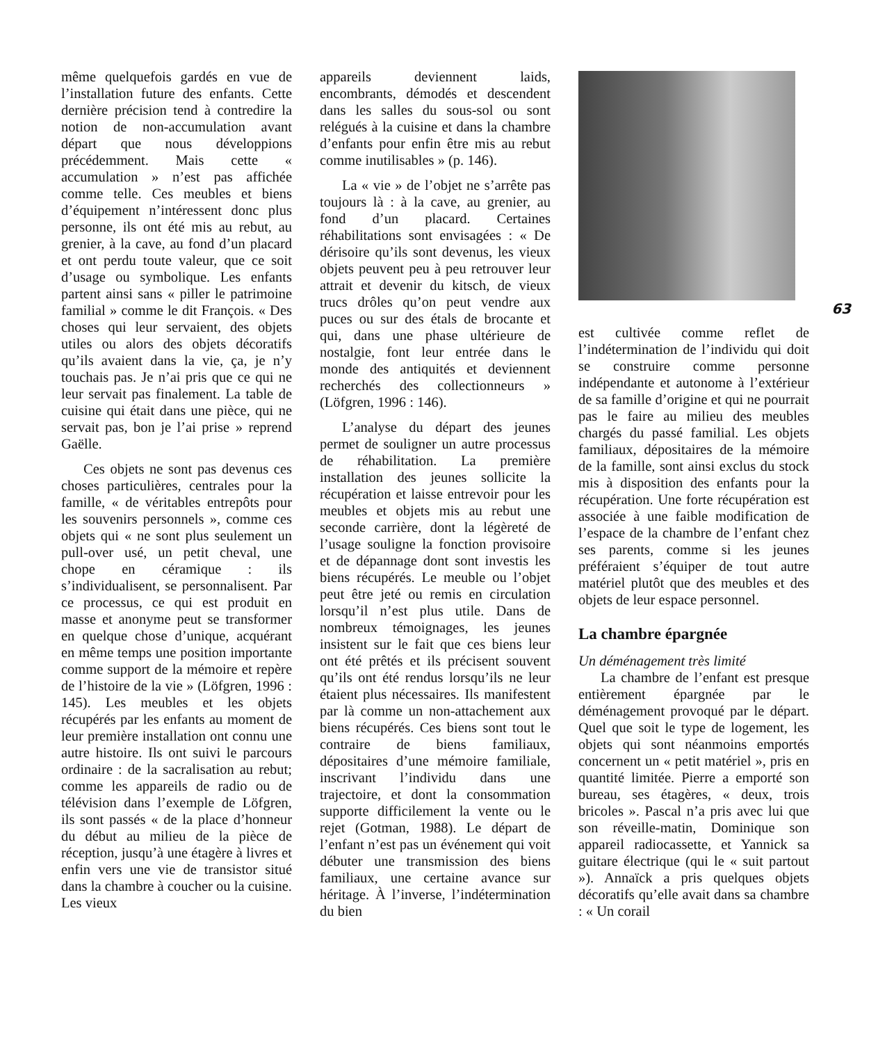même quelquefois gardés en vue de l’installation future des enfants. Cette dernière précision tend à contredire la notion de non-accumulation avant départ que nous développions précédemment. Mais cette « accumulation » n’est pas affichée comme telle. Ces meubles et biens d’équipement n’intéressent donc plus personne, ils ont été mis au rebut, au grenier, à la cave, au fond d’un placard et ont perdu toute valeur, que ce soit d’usage ou symbolique. Les enfants partent ainsi sans « piller le patrimoine familial » comme le dit François. « Des choses qui leur servaient, des objets utiles ou alors des objets décoratifs qu’ils avaient dans la vie, ça, je n’y touchais pas. Je n’ai pris que ce qui ne leur servait pas finalement. La table de cuisine qui était dans une pièce, qui ne servait pas, bon je l’ai prise » reprend Gaëlle.
Ces objets ne sont pas devenus ces choses particulières, centrales pour la famille, « de véritables entrepôts pour les souvenirs personnels », comme ces objets qui « ne sont plus seulement un pull-over usé, un petit cheval, une chope en céramique : ils s’individualisent, se personnalisent. Par ce processus, ce qui est produit en masse et anonyme peut se transformer en quelque chose d’unique, acquérant en même temps une position importante comme support de la mémoire et repère de l’histoire de la vie » (Löfgren, 1996 : 145). Les meubles et les objets récupérés par les enfants au moment de leur première installation ont connu une autre histoire. Ils ont suivi le parcours ordinaire : de la sacralisation au rebut; comme les appareils de radio ou de télévision dans l’exemple de Löfgren, ils sont passés « de la place d’honneur du début au milieu de la pièce de réception, jusqu’à une étagère à livres et enfin vers une vie de transistor situé dans la chambre à coucher ou la cuisine. Les vieux
appareils deviennent laids, encombrants, démodés et descendent dans les salles du sous-sol ou sont relégués à la cuisine et dans la chambre d’enfants pour enfin être mis au rebut comme inutilisables » (p. 146).
La « vie » de l’objet ne s’arrête pas toujours là : à la cave, au grenier, au fond d’un placard. Certaines réhabilitations sont envisagées : « De dérisoire qu’ils sont devenus, les vieux objets peuvent peu à peu retrouver leur attrait et devenir du kitsch, de vieux trucs drôles qu’on peut vendre aux puces ou sur des étals de brocante et qui, dans une phase ultérieure de nostalgie, font leur entrée dans le monde des antiquités et deviennent recherchés des collectionneurs » (Löfgren, 1996 : 146).
L’analyse du départ des jeunes permet de souligner un autre processus de réhabilitation. La première installation des jeunes sollicite la récupération et laisse entrevoir pour les meubles et objets mis au rebut une seconde carrière, dont la légèreté de l’usage souligne la fonction provisoire et de dépannage dont sont investis les biens récupérés. Le meuble ou l’objet peut être jeté ou remis en circulation lorsqu’il n’est plus utile. Dans de nombreux témoignages, les jeunes insistent sur le fait que ces biens leur ont été prêtés et ils précisent souvent qu’ils ont été rendus lorsqu’ils ne leur étaient plus nécessaires. Ils manifestent par là comme un non-attachement aux biens récupérés. Ces biens sont tout le contraire de biens familiaux, dépositaires d’une mémoire familiale, inscrivant l’individu dans une trajectoire, et dont la consommation supporte difficilement la vente ou le rejet (Gotman, 1988). Le départ de l’enfant n’est pas un événement qui voit débuter une transmission des biens familiaux, une certaine avance sur héritage. À l’inverse, l’indétermination du bien
63
est cultivée comme reflet de l’indétermination de l’individu qui doit se construire comme personne indépendante et autonome à l’extérieur de sa famille d’origine et qui ne pourrait pas le faire au milieu des meubles chargés du passé familial. Les objets familiaux, dépositaires de la mémoire de la famille, sont ainsi exclus du stock mis à disposition des enfants pour la récupération. Une forte récupération est associée à une faible modification de l’espace de la chambre de l’enfant chez ses parents, comme si les jeunes préféraient s’équiper de tout autre matériel plutôt que des meubles et des objets de leur espace personnel.
La chambre épargnée
Un déménagement très limité
La chambre de l’enfant est presque entièrement épargnée par le déménagement provoqué par le départ. Quel que soit le type de logement, les objets qui sont néanmoins emportés concernent un « petit matériel », pris en quantité limitée. Pierre a emporté son bureau, ses étagères, « deux, trois bricoles ». Pascal n’a pris avec lui que son réveille-matin, Dominique son appareil radiocassette, et Yannick sa guitare électrique (qui le « suit partout »). Annaïck a pris quelques objets décoratifs qu’elle avait dans sa chambre : « Un corail